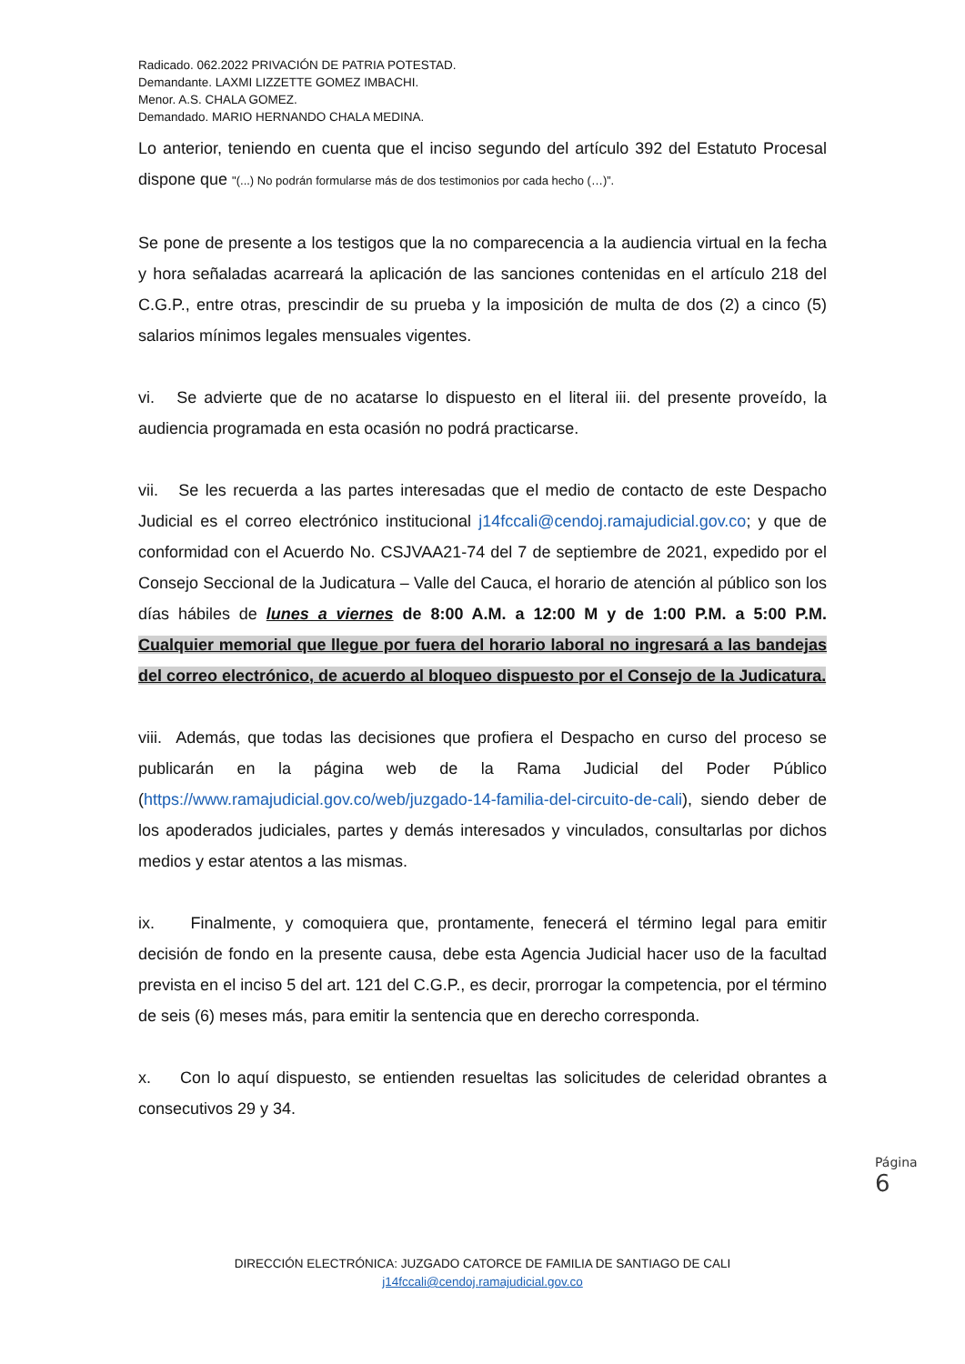Radicado. 062.2022 PRIVACIÓN DE PATRIA POTESTAD.
Demandante. LAXMI LIZZETTE GOMEZ IMBACHI.
Menor. A.S. CHALA GOMEZ.
Demandado. MARIO HERNANDO CHALA MEDINA.
Lo anterior, teniendo en cuenta que el inciso segundo del artículo 392 del Estatuto Procesal dispone que "(...) No podrán formularse más de dos testimonios por cada hecho (…)”.
Se pone de presente a los testigos que la no comparecencia a la audiencia virtual en la fecha y hora señaladas acarreará la aplicación de las sanciones contenidas en el artículo 218 del C.G.P., entre otras, prescindir de su prueba y la imposición de multa de dos (2) a cinco (5) salarios mínimos legales mensuales vigentes.
vi. Se advierte que de no acatarse lo dispuesto en el literal iii. del presente proveído, la audiencia programada en esta ocasión no podrá practicarse.
vii. Se les recuerda a las partes interesadas que el medio de contacto de este Despacho Judicial es el correo electrónico institucional j14fccali@cendoj.ramajudicial.gov.co; y que de conformidad con el Acuerdo No. CSJVAA21-74 del 7 de septiembre de 2021, expedido por el Consejo Seccional de la Judicatura – Valle del Cauca, el horario de atención al público son los días hábiles de lunes a viernes de 8:00 A.M. a 12:00 M y de 1:00 P.M. a 5:00 P.M. Cualquier memorial que llegue por fuera del horario laboral no ingresará a las bandejas del correo electrónico, de acuerdo al bloqueo dispuesto por el Consejo de la Judicatura.
viii. Además, que todas las decisiones que profiera el Despacho en curso del proceso se publicarán en la página web de la Rama Judicial del Poder Público (https://www.ramajudicial.gov.co/web/juzgado-14-familia-del-circuito-de-cali), siendo deber de los apoderados judiciales, partes y demás interesados y vinculados, consultarlas por dichos medios y estar atentos a las mismas.
ix. Finalmente, y comoquiera que, prontamente, fenecerá el término legal para emitir decisión de fondo en la presente causa, debe esta Agencia Judicial hacer uso de la facultad prevista en el inciso 5 del art. 121 del C.G.P., es decir, prorrogar la competencia, por el término de seis (6) meses más, para emitir la sentencia que en derecho corresponda.
x. Con lo aquí dispuesto, se entienden resueltas las solicitudes de celeridad obrantes a consecutivos 29 y 34.
Página 6
DIRECCIÓN ELECTRÓNICA: JUZGADO CATORCE DE FAMILIA DE SANTIAGO DE CALI
j14fccali@cendoj.ramajudicial.gov.co